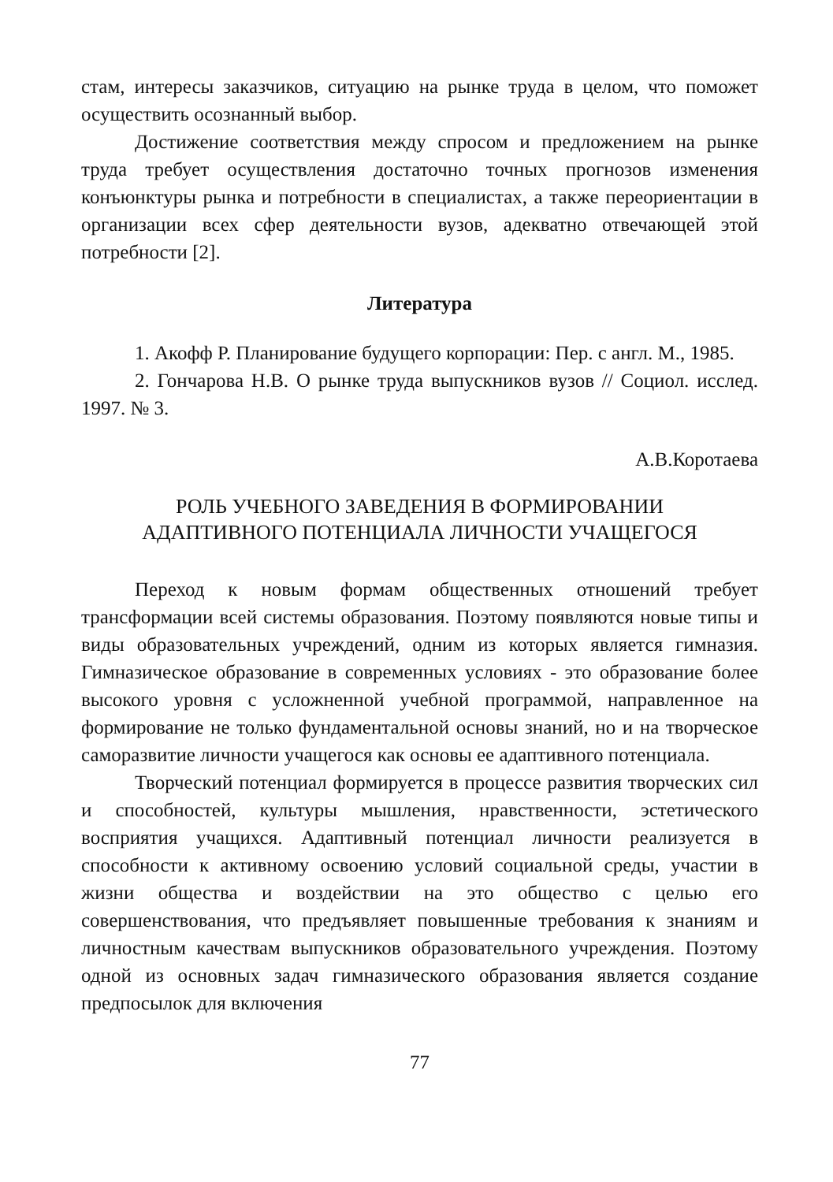стам, интересы заказчиков, ситуацию на рынке труда в целом, что поможет осуществить осознанный выбор.
Достижение соответствия между спросом и предложением на рынке труда требует осуществления достаточно точных прогнозов изменения конъюнктуры рынка и потребности в специалистах, а также переориентации в организации всех сфер деятельности вузов, адекватно отвечающей этой потребности [2].
Литература
1. Акофф Р. Планирование будущего корпорации: Пер. с англ. М., 1985.
2. Гончарова Н.В. О рынке труда выпускников вузов // Социол. исслед. 1997. № 3.
А.В.Коротаева
РОЛЬ УЧЕБНОГО ЗАВЕДЕНИЯ В ФОРМИРОВАНИИ
АДАПТИВНОГО ПОТЕНЦИАЛА ЛИЧНОСТИ УЧАЩЕГОСЯ
Переход к новым формам общественных отношений требует трансформации всей системы образования. Поэтому появляются новые типы и виды образовательных учреждений, одним из которых является гимназия. Гимназическое образование в современных условиях - это образование более высокого уровня с усложненной учебной программой, направленное на формирование не только фундаментальной основы знаний, но и на творческое саморазвитие личности учащегося как основы ее адаптивного потенциала.
Творческий потенциал формируется в процессе развития творческих сил и способностей, культуры мышления, нравственности, эстетического восприятия учащихся. Адаптивный потенциал личности реализуется в способности к активному освоению условий социальной среды, участии в жизни общества и воздействии на это общество с целью его совершенствования, что предъявляет повышенные требования к знаниям и личностным качествам выпускников образовательного учреждения. Поэтому одной из основных задач гимназического образования является создание предпосылок для включения
77